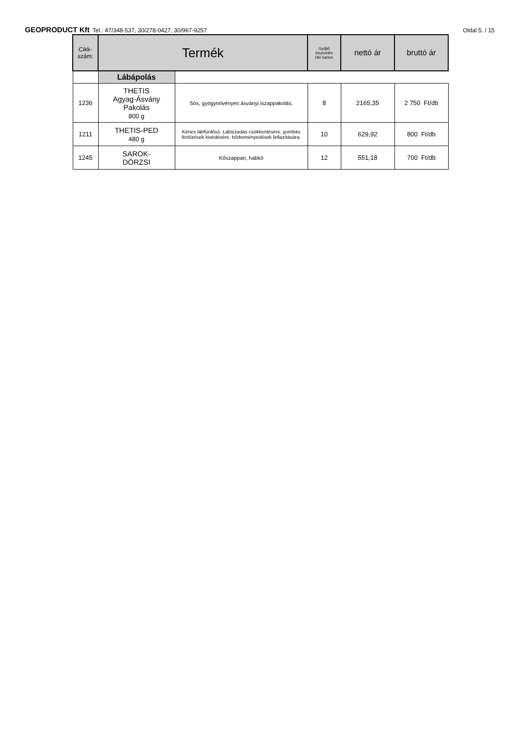GEOPRODUCT Kft Tel.: 47/348-537, 30/278-0427, 30/967-9257
Oldal 5. / 15
| Cikk- szám: | Termék | | Gyűjtő kiszerelés Db/ karton | nettó ár | bruttó ár |
| --- | --- | --- | --- | --- | --- |
| | Lábápolás | | | | |
| 1236 | THETIS Agyag-Ásvány Pakolás 800 g | Sós, gyógynövényes ásványi iszappakolás. | 8 | 2165,35 | 2 750 Ft/db |
| 1211 | THETIS-PED 480 g | Kénes lábfürdősó. Lábizzadás csökkentésére, gombás fertőzések kivédésére, bőrkeményedések fellazítására. | 10 | 629,92 | 800 Ft/db |
| 1245 | SAROK- DÖRZSI | Kőszappan, habkő | 12 | 551,18 | 700 Ft/db |